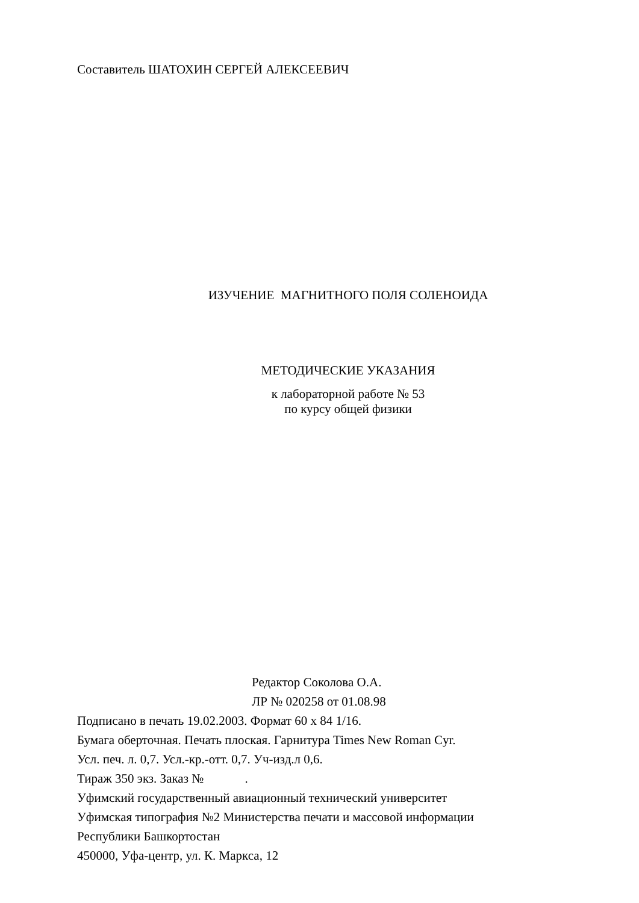Составитель ШАТОХИН СЕРГЕЙ АЛЕКСЕЕВИЧ
ИЗУЧЕНИЕ МАГНИТНОГО ПОЛЯ СОЛЕНОИДА
МЕТОДИЧЕСКИЕ УКАЗАНИЯ
к лабораторной работе № 53
по курсу общей физики
Редактор Соколова О.А.
ЛР № 020258 от 01.08.98
Подписано в печать 19.02.2003. Формат 60 х 84 1/16.
Бумага оберточная. Печать плоская. Гарнитура Times New Roman Cyr.
Усл. печ. л. 0,7. Усл.-кр.-отт. 0,7. Уч-изд.л 0,6.
Тираж 350 экз. Заказ № .
Уфимский государственный авиационный технический университет
Уфимская типография №2 Министерства печати и массовой информации
Республики Башкортостан
450000, Уфа-центр, ул. К. Маркса, 12